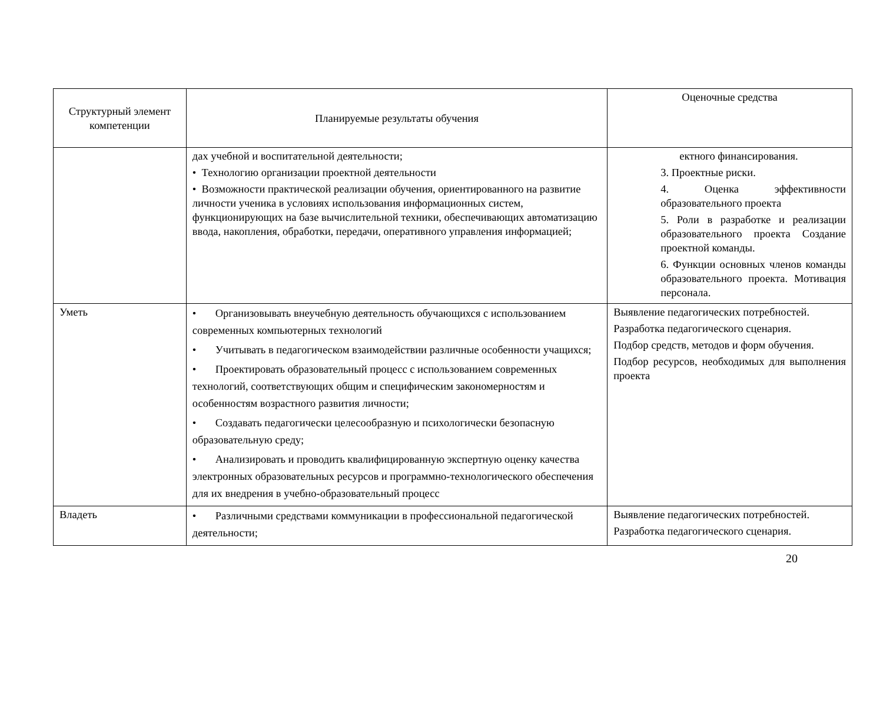| Структурный элемент компетенции | Планируемые результаты обучения | Оценочные средства |
| --- | --- | --- |
| | дах учебной и воспитательной деятельности; • Технологию организации проектной деятельности • Возможности практической реализации обучения, ориентированного на развитие личности ученика в условиях использования информационных систем, функционирующих на базе вычислительной техники, обеспечивающих автоматизацию ввода, накопления, обработки, передачи, оперативного управления информацией; | ектного финансирования. 3. Проектные риски. 4. Оценка эффективности образовательного проекта 5. Роли в разработке и реализации образовательного проекта Создание проектной команды. 6. Функции основных членов команды образовательного проекта. Мотивация персонала. |
| Уметь | • Организовывать внеучебную деятельность обучающихся с использованием современных компьютерных технологий • Учитывать в педагогическом взаимодействии различные особенности учащихся; • Проектировать образовательный процесс с использованием современных технологий, соответствующих общим и специфическим закономерностям и особенностям возрастного развития личности; • Создавать педагогически целесообразную и психологически безопасную образовательную среду; • Анализировать и проводить квалифицированную экспертную оценку качества электронных образовательных ресурсов и программно-технологического обеспечения для их внедрения в учебно-образовательный процесс | Выявление педагогических потребностей. Разработка педагогического сценария. Подбор средств, методов и форм обучения. Подбор ресурсов, необходимых для выполнения проекта |
| Владеть | • Различными средствами коммуникации в профессиональной педагогической деятельности; | Выявление педагогических потребностей. Разработка педагогического сценария. |
20